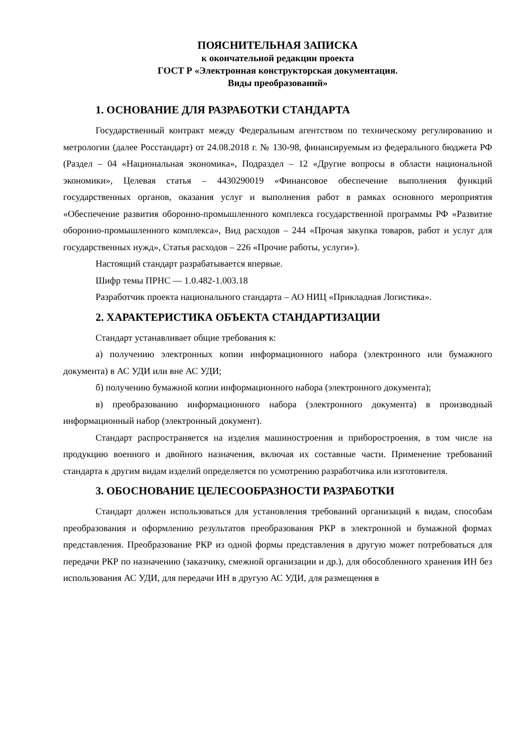ПОЯСНИТЕЛЬНАЯ ЗАПИСКА
к окончательной редакции проекта
ГОСТ Р «Электронная конструкторская документация.
Виды преобразований»
1. ОСНОВАНИЕ ДЛЯ РАЗРАБОТКИ СТАНДАРТА
Государственный контракт между Федеральным агентством по техническому регулированию и метрологии (далее Росстандарт) от 24.08.2018 г. № 130-98, финансируемым из федерального бюджета РФ (Раздел – 04 «Национальная экономика», Подраздел – 12 «Другие вопросы в области национальной экономики», Целевая статья – 4430290019 «Финансовое обеспечение выполнения функций государственных органов, оказания услуг и выполнения работ в рамках основного мероприятия «Обеспечение развития оборонно-промышленного комплекса государственной программы РФ «Развитие оборонно-промышленного комплекса», Вид расходов – 244 «Прочая закупка товаров, работ и услуг для государственных нужд», Статья расходов – 226 «Прочие работы, услуги»).
Настоящий стандарт разрабатывается впервые.
Шифр темы ПРНС — 1.0.482-1.003.18
Разработчик проекта национального стандарта – АО НИЦ «Прикладная Логистика».
2. ХАРАКТЕРИСТИКА ОБЪЕКТА СТАНДАРТИЗАЦИИ
Стандарт устанавливает общие требования к:
а) получению электронных копии информационного набора (электронного или бумажного документа) в АС УДИ или вне АС УДИ;
б) получению бумажной копии информационного набора (электронного документа);
в) преобразованию информационного набора (электронного документа) в производный информационный набор (электронный документ).
Стандарт распространяется на изделия машиностроения и приборостроения, в том числе на продукцию военного и двойного назначения, включая их составные части. Применение требований стандарта к другим видам изделий определяется по усмотрению разработчика или изготовителя.
3. ОБОСНОВАНИЕ ЦЕЛЕСООБРАЗНОСТИ РАЗРАБОТКИ
Стандарт должен использоваться для установления требований организаций к видам, способам преобразования и оформлению результатов преобразования РКР в электронной и бумажной формах представления. Преобразование РКР из одной формы представления в другую может потребоваться для передачи РКР по назначению (заказчику, смежной организации и др.), для обособленного хранения ИН без использования АС УДИ, для передачи ИН в другую АС УДИ, для размещения в